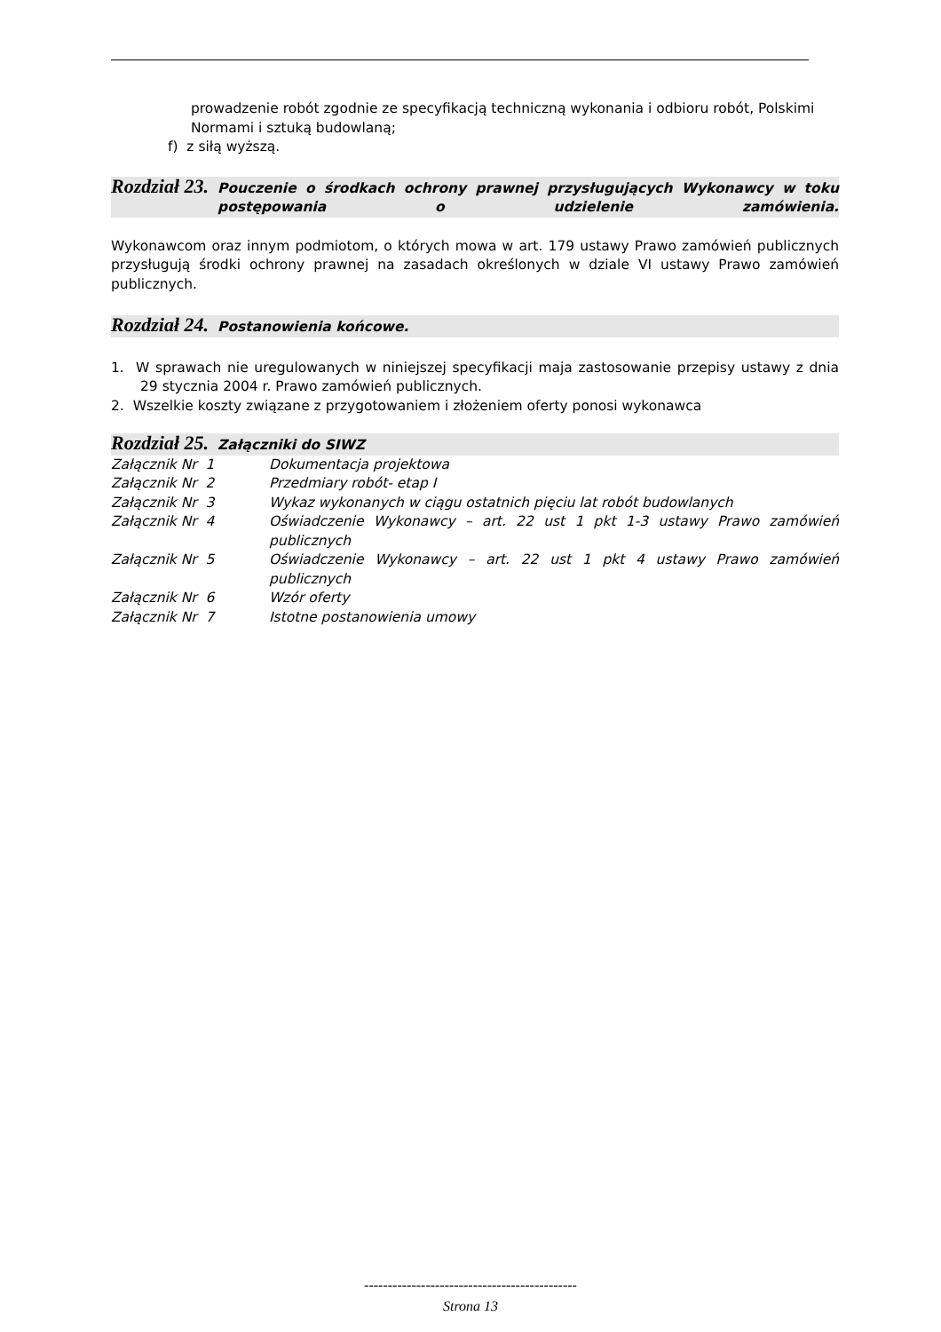prowadzenie robót zgodnie ze specyfikacją techniczną wykonania i odbioru robót, Polskimi Normami i sztuką budowlaną;
f) z siłą wyższą.
Rozdział 23. Pouczenie o środkach ochrony prawnej przysługujących Wykonawcy w toku postępowania o udzielenie zamówienia.
Wykonawcom oraz innym podmiotom, o których mowa w art. 179 ustawy Prawo zamówień publicznych przysługują środki ochrony prawnej na zasadach określonych w dziale VI ustawy Prawo zamówień publicznych.
Rozdział 24. Postanowienia końcowe.
1. W sprawach nie uregulowanych w niniejszej specyfikacji maja zastosowanie przepisy ustawy z dnia 29 stycznia 2004 r. Prawo zamówień publicznych.
2. Wszelkie koszty związane z przygotowaniem i złożeniem oferty ponosi wykonawca
Rozdział 25. Załączniki do SIWZ
| Załącznik Nr 1 | Dokumentacja projektowa |
| Załącznik Nr 2 | Przedmiary robót- etap I |
| Załącznik Nr 3 | Wykaz wykonanych w ciągu ostatnich pięciu lat robót budowlanych |
| Załącznik Nr 4 | Oświadczenie Wykonawcy – art. 22 ust 1 pkt 1-3 ustawy Prawo zamówień publicznych |
| Załącznik Nr 5 | Oświadczenie Wykonawcy – art. 22 ust 1 pkt 4 ustawy Prawo zamówień publicznych |
| Załącznik Nr 6 | Wzór oferty |
| Załącznik Nr 7 | Istotne postanowienia umowy |
---------------------------------------------
Strona 13